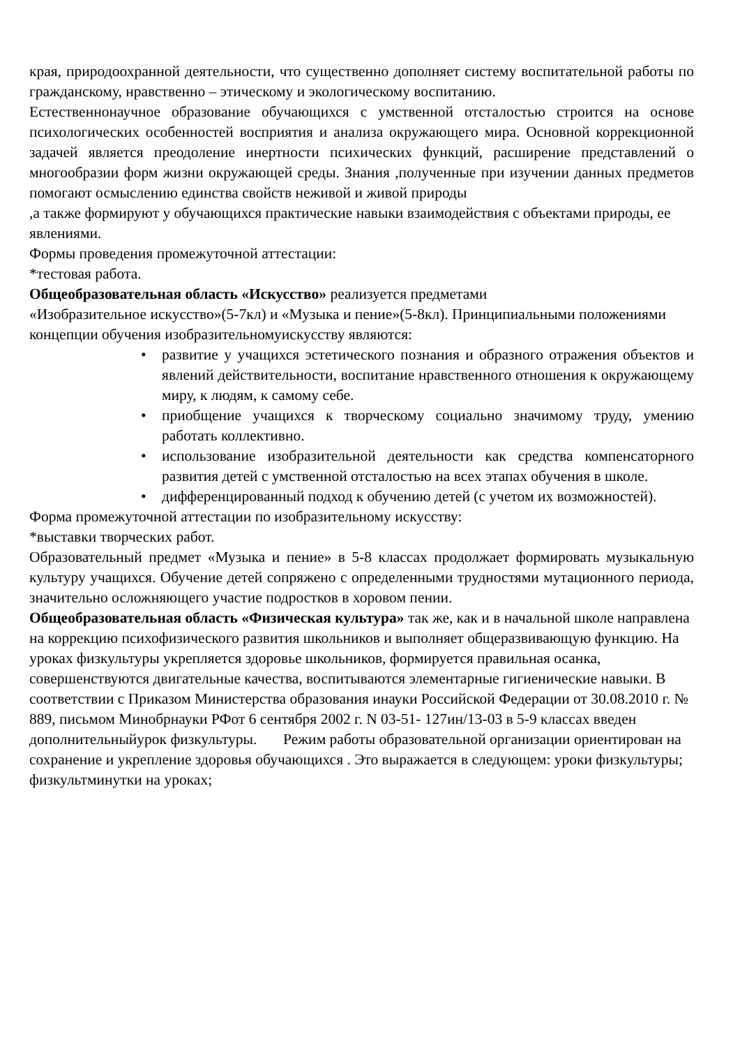края, природоохранной деятельности, что существенно дополняет систему воспитательной работы по гражданскому, нравственно – этическому и экологическому воспитанию.
Естественнонаучное образование обучающихся с умственной отсталостью строится на основе психологических особенностей восприятия и анализа окружающего мира. Основной коррекционной задачей является преодоление инертности психических функций, расширение представлений о многообразии форм жизни окружающей среды. Знания ,полученные при изучении данных предметов помогают осмыслению единства свойств неживой и живой природы
,а также формируют у обучающихся практические навыки взаимодействия с объектами природы, ее явлениями.
Формы проведения промежуточной аттестации:
*тестовая работа.
Общеобразовательная область «Искусство» реализуется предметами
«Изобразительное искусство»(5-7кл) и «Музыка и пение»(5-8кл). Принципиальными положениями концепции обучения изобразительномуискусству являются:
• развитие у учащихся эстетического познания и образного отражения объектов и явлений действительности, воспитание нравственного отношения к окружающему миру, к людям, к самому себе.
• приобщение учащихся к творческому социально значимому труду, умению работать коллективно.
• использование изобразительной деятельности как средства компенсаторного развития детей с умственной отсталостью на всех этапах обучения в школе.
• дифференцированный подход к обучению детей (с учетом их возможностей).
Форма промежуточной аттестации по изобразительному искусству:
*выставки творческих работ.
Образовательный предмет «Музыка и пение» в 5-8 классах продолжает формировать музыкальную культуру учащихся. Обучение детей сопряжено с определенными трудностями мутационного периода, значительно осложняющего участие подростков в хоровом пении.
Общеобразовательная область «Физическая культура» так же, как и в начальной школе направлена на коррекцию психофизического развития школьников и выполняет общеразвивающую функцию. На уроках физкультуры укрепляется здоровье школьников, формируется правильная осанка, совершенствуются двигательные качества, воспитываются элементарные гигиенические навыки. В соответствии с Приказом Министерства образования инауки Российской Федерации от 30.08.2010 г. № 889, письмом Минобрнауки РФот 6 сентября 2002 г. N 03-51- 127ин/13-03 в 5-9 классах введен дополнительныйурок физкультуры. Режим работы образовательной организации ориентирован на сохранение и укрепление здоровья обучающихся . Это выражается в следующем: уроки физкультуры; физкультминутки на уроках;